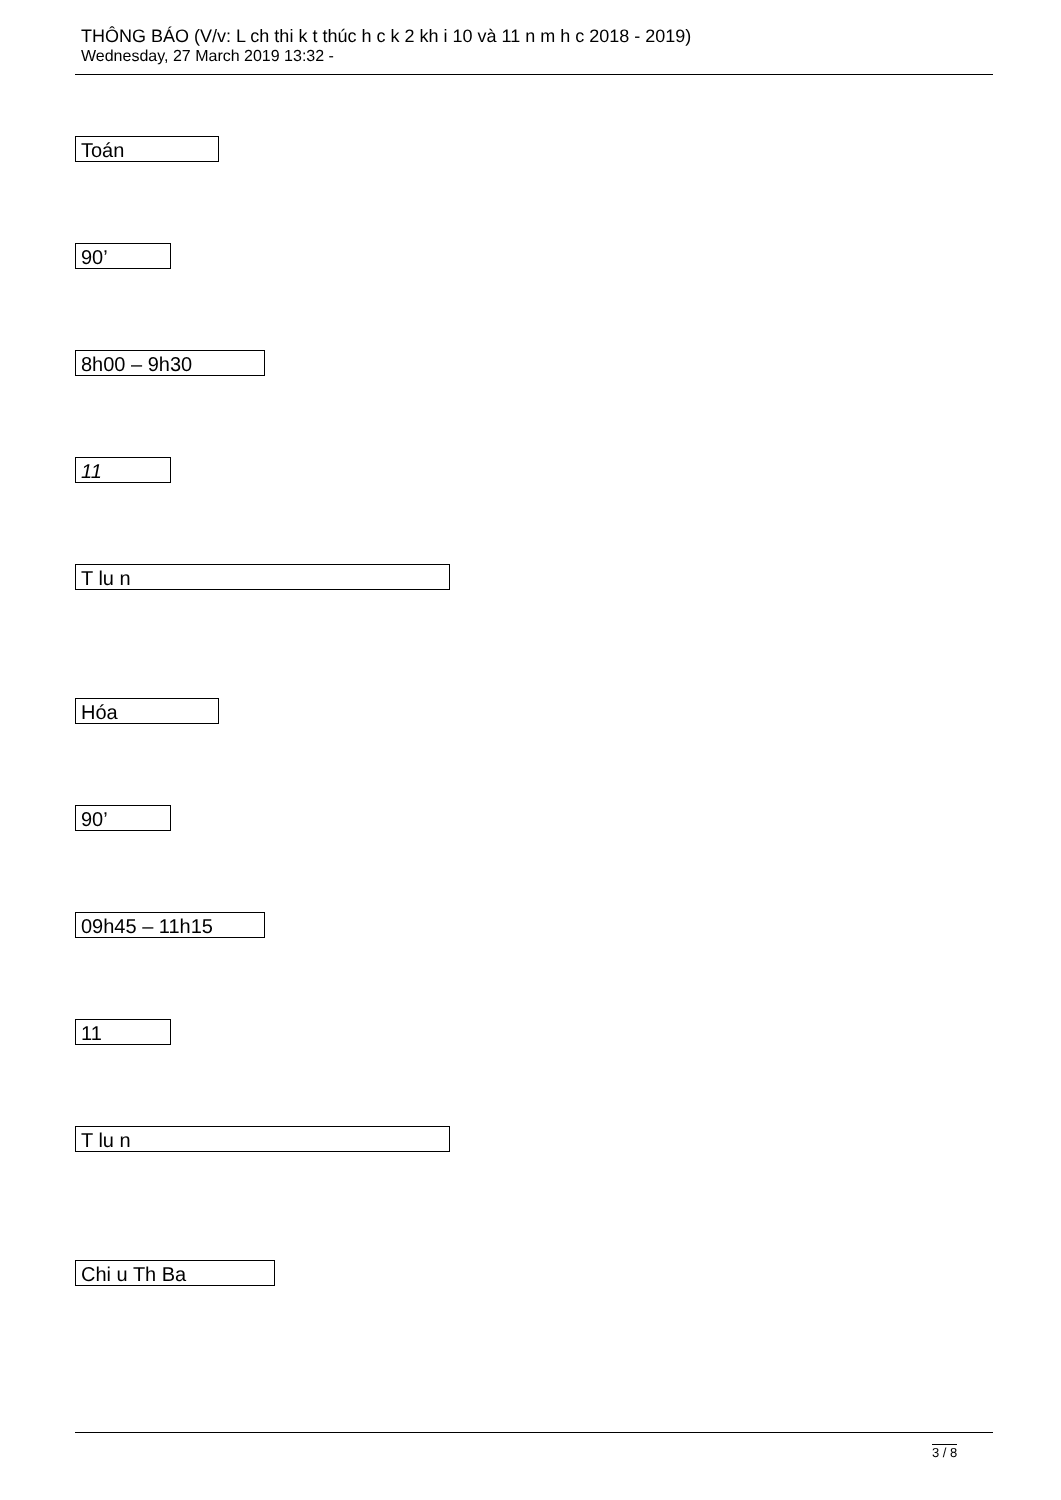THÔNG BÁO (V/v: L ch thi k t thúc h c k 2 kh i 10 và 11 n m h c 2018 - 2019)
Wednesday, 27 March 2019 13:32 -
Toán
90’
8h00 – 9h30
11
T lu n
Hóa
90’
09h45 – 11h15
11
T lu n
Chi u Th Ba
3 / 8